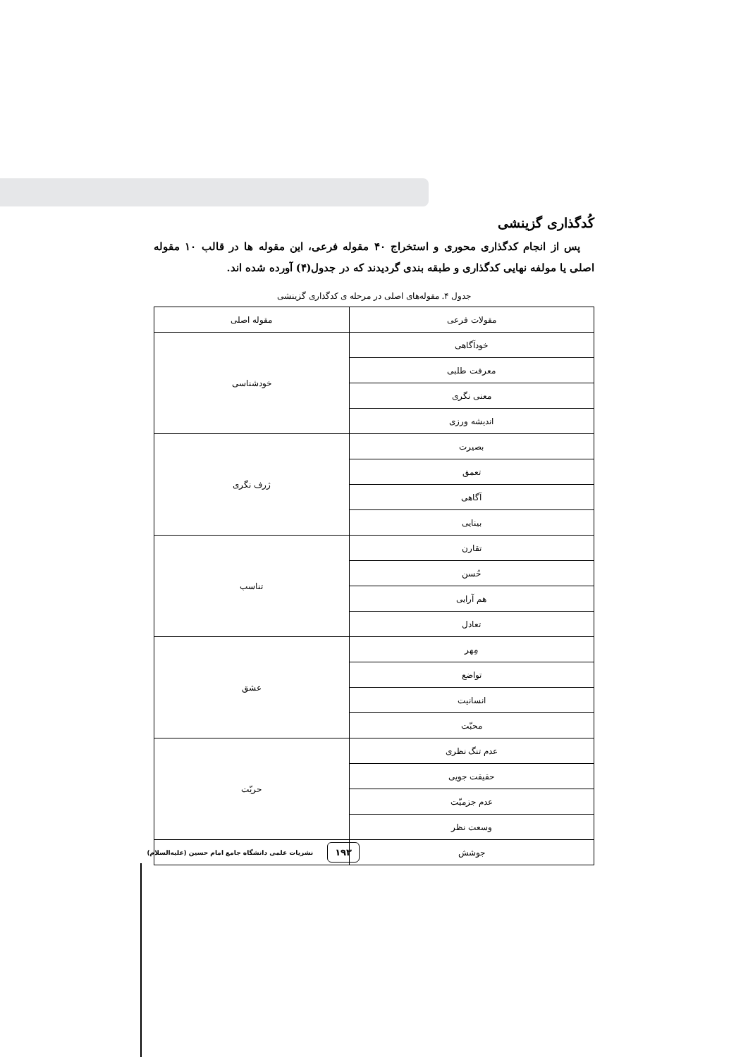کُدگذاری گزینشی
پس از انجام کدگذاری محوری و استخراج ۴۰ مقوله فرعی، این مقوله ها در قالب ۱۰ مقوله اصلی یا مولفه نهایی کدگذاری و طبقه بندی گردیدند که در جدول(۴) آورده شده اند.
جدول ۴. مقوله‌های اصلی در مرحله ی کدگذاری گزینشی
| مقولات فرعی | مقوله اصلی |
| --- | --- |
| خودآگاهی | خودشناسی |
| معرفت طلبی | |
| معنی نگری | |
| اندیشه ورزی | |
| بصیرت | ژرف نگری |
| تعمق | |
| آگاهی | |
| بینایی | |
| تقارن | تناسب |
| حُسن | |
| هم آرایی | |
| تعادل | |
| مِهر | عشق |
| تواضع | |
| انسانیت | |
| محبّت | |
| عدم تنگ نظری | حریّت |
| حقیقت جویی | |
| عدم جزمیّت | |
| وسعت نظر | |
| جوشش | |
۱۹۳ نشریات علمی دانشگاه جامع امام حسین (علیه‌السلام)